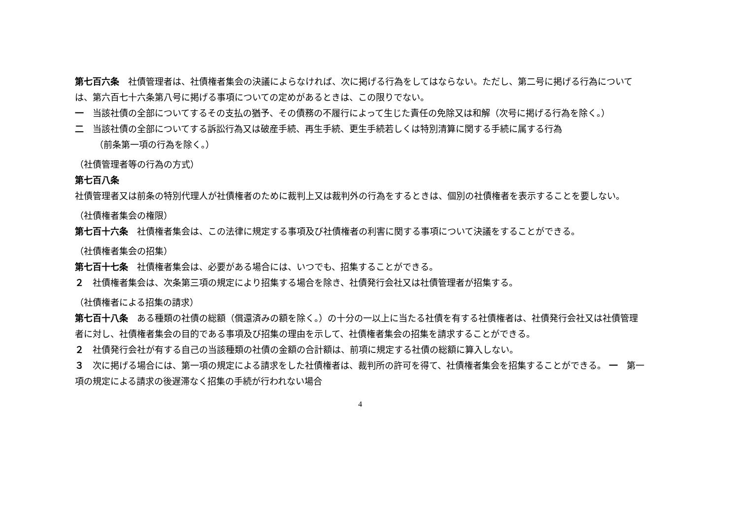第七百六条　社債管理者は、社債権者集会の決議によらなければ、次に掲げる行為をしてはならない。ただし、第二号に掲げる行為については、第六百七十六条第八号に掲げる事項についての定めがあるときは、この限りでない。
一　当該社債の全部についてするその支払の猶予、その債務の不履行によって生じた責任の免除又は和解（次号に掲げる行為を除く。）
二　当該社債の全部についてする訴訟行為又は破産手続、再生手続、更生手続若しくは特別清算に関する手続に属する行為
（前条第一項の行為を除く。）
（社債管理者等の行為の方式）
第七百八条
社債管理者又は前条の特別代理人が社債権者のために裁判上又は裁判外の行為をするときは、個別の社債権者を表示することを要しない。
（社債権者集会の権限）
第七百十六条　社債権者集会は、この法律に規定する事項及び社債権者の利害に関する事項について決議をすることができる。
（社債権者集会の招集）
第七百十七条　社債権者集会は、必要がある場合には、いつでも、招集することができる。
２　社債権者集会は、次条第三項の規定により招集する場合を除き、社債発行会社又は社債管理者が招集する。
（社債権者による招集の請求）
第七百十八条　ある種類の社債の総額（償還済みの額を除く。）の十分の一以上に当たる社債を有する社債権者は、社債発行会社又は社債管理者に対し、社債権者集会の目的である事項及び招集の理由を示して、社債権者集会の招集を請求することができる。
２　社債発行会社が有する自己の当該種類の社債の金額の合計額は、前項に規定する社債の総額に算入しない。
３　次に掲げる場合には、第一項の規定による請求をした社債権者は、裁判所の許可を得て、社債権者集会を招集することができる。 一　第一項の規定による請求の後遅滞なく招集の手続が行われない場合
4